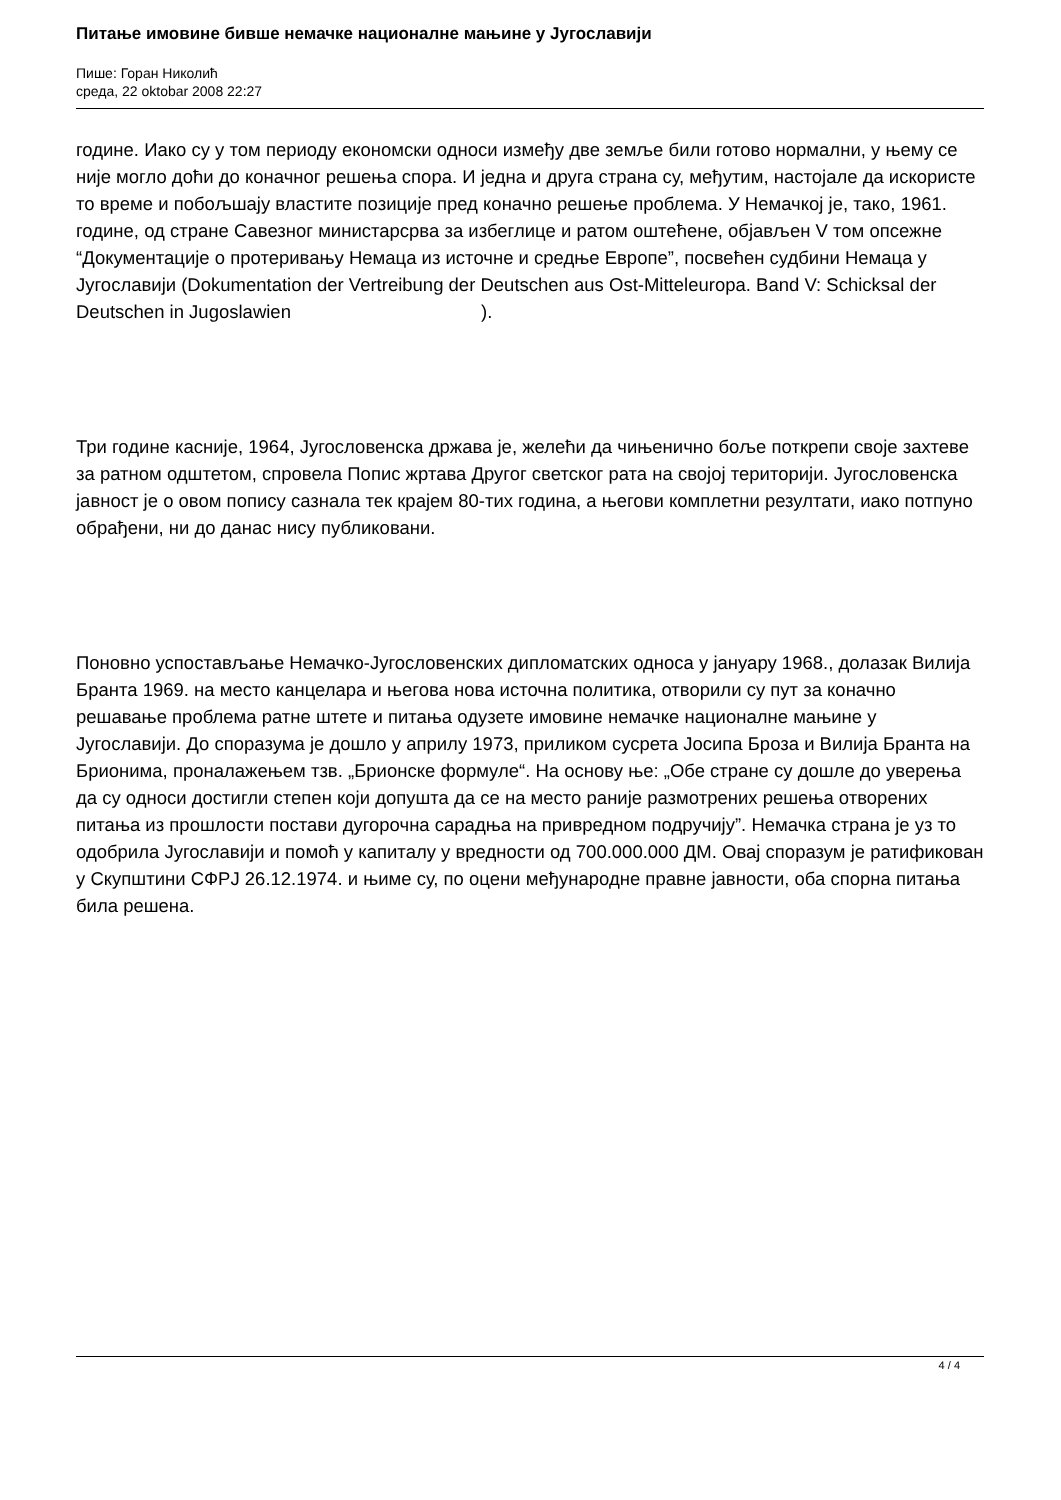Питање имовине бивше немачке националне мањине у Југославији
Пише: Горан Николић
среда, 22 oktobar 2008 22:27
године. Иако су у том периоду економски односи између две земље били готово нормални, у њему се није могло доћи до коначног решења спора. И једна и друга страна су, међутим, настојале да искористе то време и побољшају властите позиције пред коначно решење проблема. У Немачкој је, тако, 1961. године, од стране Савезног министарсрва за избеглице и ратом оштећене, објављен V том опсежне “Документације о протеривању Немаца из источне и средње Европе”, посвећен судбини Немаца у Југославији (Dokumentation der Vertreibung der Deutschen aus Ost-Mitteleuropa. Band V: Schicksal der Deutschen in Jugoslawien ).
Три године касније, 1964, Југословенска држава је, желећи да чињенично боље поткрепи своје захтеве за ратном одштетом, спровела Попис жртава Другог светског рата на својој територији. Југословенска јавност је о овом попису сазнала тек крајем 80-тих година, а његови комплетни резултати, иако потпуно обрађени, ни до данас нису публиковани.
Поновно успостављање Немачко-Југословенских дипломатских односа у јануару 1968., долазак Вилија Бранта 1969. на место канцелара и његова нова источна политика, отворили су пут за коначно решавање проблема ратне штете и питања одузете имовине немачке националне мањине у Југославији. До споразума је дошло у априлу 1973, приликом сусрета Јосипа Броза и Вилија Бранта на Брионима, проналажењем тзв. „Брионске формуле“. На основу ње: „Обе стране су дошле до уверења да су односи достигли степен који допушта да се на место раније размотрених решења отворених питања из прошлости постави дугорочна сарадња на привредном подручију”. Немачка страна је уз то одобрила Југославији и помоћ у капиталу у вредности од 700.000.000 ДМ. Овај споразум је ратификован у Скупштини СФРЈ 26.12.1974. и њиме су, по оцени међународне правне јавности, оба спорна питања била решена.
4 / 4